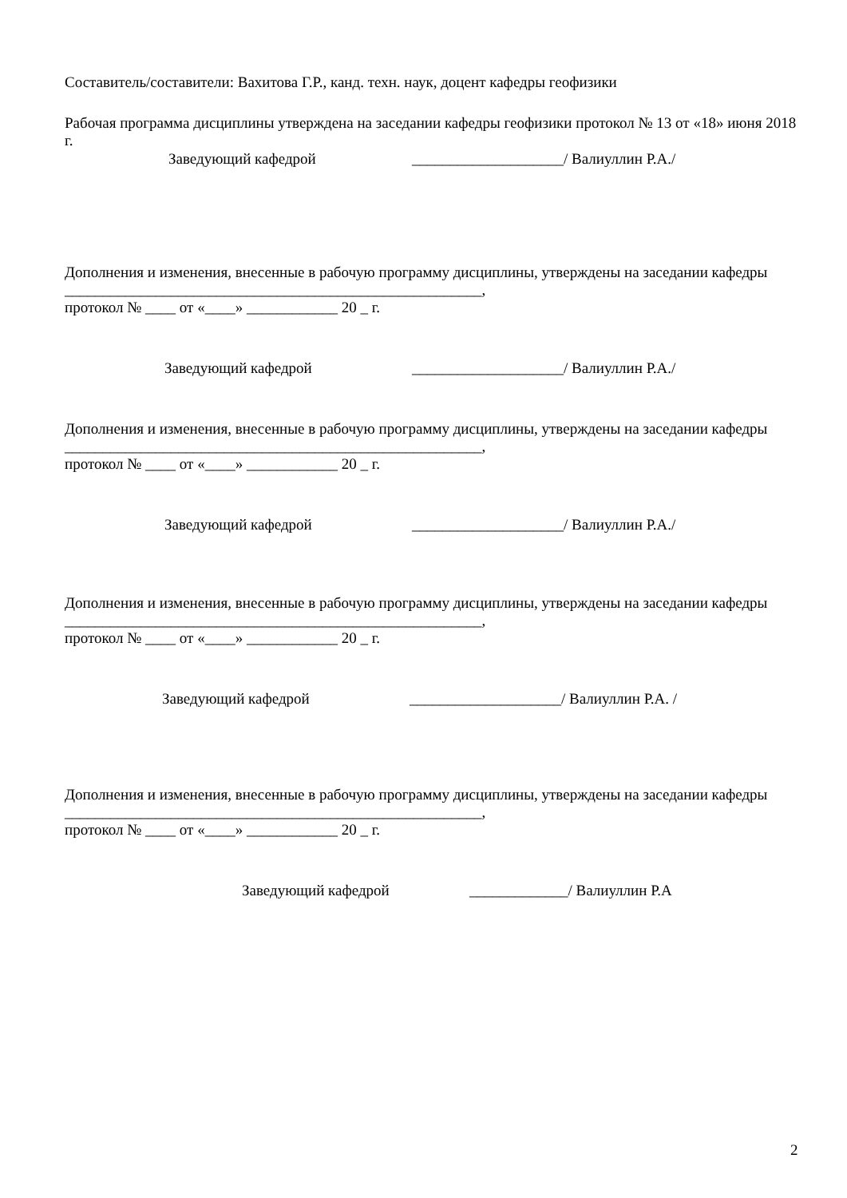Составитель/составители: Вахитова Г.Р., канд. техн. наук, доцент кафедры геофизики
Рабочая программа дисциплины утверждена на заседании кафедры геофизики протокол № 13 от «18» июня 2018 г.
Заведующий кафедрой ____________________/ Валиуллин Р.А./
Дополнения и изменения, внесенные в рабочую программу дисциплины, утверждены на заседании кафедры _______________________________________________________,
протокол № ____ от «____» ____________ 20 _ г.
Заведующий кафедрой ____________________/ Валиуллин Р.А./
Дополнения и изменения, внесенные в рабочую программу дисциплины, утверждены на заседании кафедры _______________________________________________________,
протокол № ____ от «____» ____________ 20 _ г.
Заведующий кафедрой ____________________/ Валиуллин Р.А./
Дополнения и изменения, внесенные в рабочую программу дисциплины, утверждены на заседании кафедры _______________________________________________________,
протокол № ____ от «____» ____________ 20 _ г.
Заведующий кафедрой ____________________/ Валиуллин Р.А. /
Дополнения и изменения, внесенные в рабочую программу дисциплины, утверждены на заседании кафедры _______________________________________________________,
протокол № ____ от «____» ____________ 20 _ г.
Заведующий кафедрой _____________/ Валиуллин Р.А
2